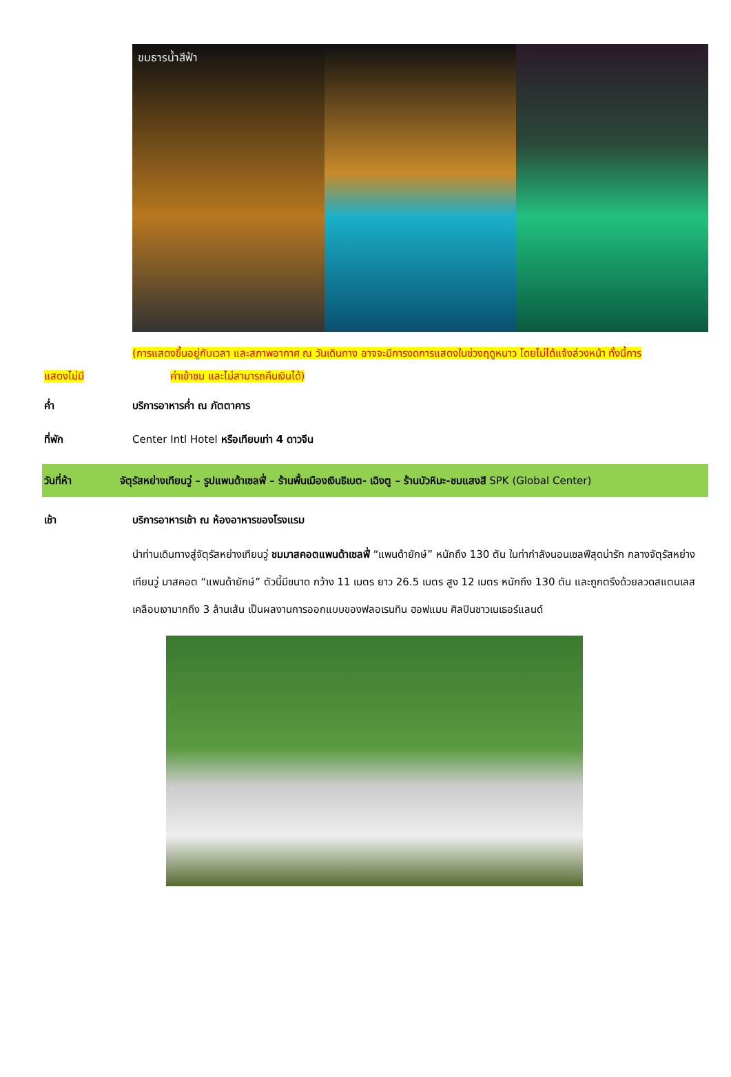ขมธารน้ำสีฟ้า
(การแสดงขึ้นอยู่กับเวลา และสภาพอากาศ ณ วันเดินทาง อาจจะมีการงดการแสดงในช่วงฤดูหนาว โดยไม่ได้แจ้งล่วงหน้า ทั้งนี้การ
แสดงไม่มี ค่าเข้าชม และไม่สามารถคืนเงินได้)
ค่ำ บริการอาหารค่ำ ณ ภัตตาคาร
ที่พัก Center Intl Hotel หรือเทียบเท่า 4 ดาวจีน
วันที่ห้า จัตุรัสหย่างเทียนวู่ – รูปแพนด้าเซลฟี่ – ร้านพื้นเมืองเงินธิเบต- เฉิงตู – ร้านบัวหิมะ-ชมแสงสี SPK (Global Center)
เช้า บริการอาหารเช้า ณ ห้องอาหารของโรงแรม
นำท่านเดินทางสู่จัตุรัสหย่างเทียนวู่ ชมมาสคอตแพนด้าเซลฟี่ “แพนด้ายักษ์” หนักถึง 130 ตัน ในท่ากำลังนอนเซลฟีสุดน่ารัก กลางจัตุรัสหย่างเทียนวู่ มาสคอต “แพนด้ายักษ์” ตัวนี้มีขนาด กว้าง 11 เมตร ยาว 26.5 เมตร สูง 12 เมตร หนักถึง 130 ตัน และถูกตรึงด้วยลวดสแตนเลสเคลือบเงามากถึง 3 ล้านเส้น เป็นผลงานการออกแบบของฟลอเรนทิน ฮอฟแมน ศิลปินชาวเนเธอร์แลนด์